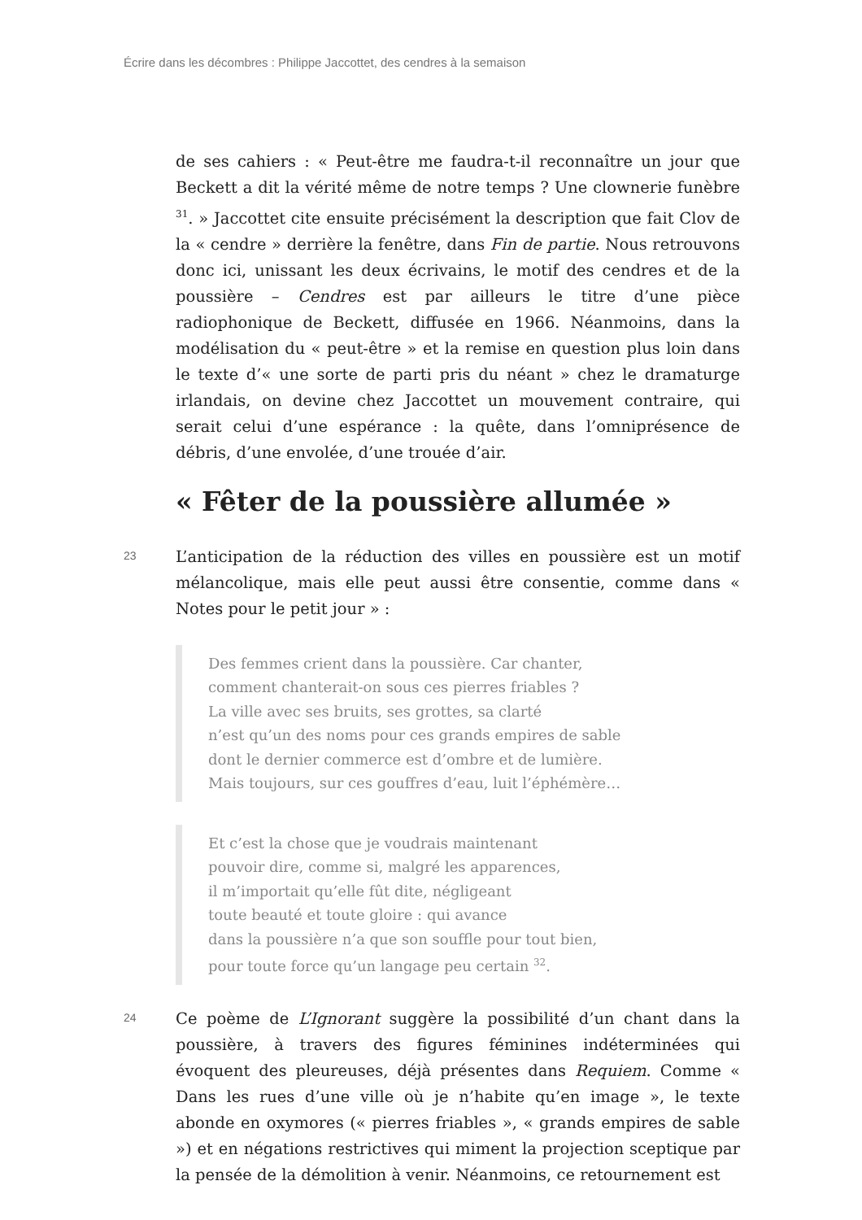Écrire dans les décombres : Philippe Jaccottet, des cendres à la semaison
de ses cahiers : « Peut-être me faudra-t-il reconnaître un jour que Beckett a dit la vérité même de notre temps ? Une clownerie funèbre <sup>31</sup>. » Jaccottet cite ensuite précisément la description que fait Clov de la « cendre » derrière la fenêtre, dans Fin de partie. Nous retrouvons donc ici, unissant les deux écrivains, le motif des cendres et de la poussière – Cendres est par ailleurs le titre d’une pièce radiophonique de Beckett, diffusée en 1966. Néanmoins, dans la modélisation du « peut-être » et la remise en question plus loin dans le texte d’« une sorte de parti pris du néant » chez le dramaturge irlandais, on devine chez Jaccottet un mouvement contraire, qui serait celui d’une espérance : la quête, dans l’omniprésence de débris, d’une envolée, d’une trouée d’air.
« Fêter de la poussière allumée »
23
L’anticipation de la réduction des villes en poussière est un motif mélancolique, mais elle peut aussi être consentie, comme dans « Notes pour le petit jour » :
Des femmes crient dans la poussière. Car chanter,
comment chanterait-on sous ces pierres friables ?
La ville avec ses bruits, ses grottes, sa clarté
n’est qu’un des noms pour ces grands empires de sable
dont le dernier commerce est d’ombre et de lumière.
Mais toujours, sur ces gouffres d’eau, luit l’éphémère…
Et c’est la chose que je voudrais maintenant
pouvoir dire, comme si, malgré les apparences,
il m’importait qu’elle fût dite, négligeant
toute beauté et toute gloire : qui avance
dans la poussière n’a que son souffle pour tout bien,
pour toute force qu’un langage peu certain <sup>32</sup>.
24
Ce poème de L’Ignorant suggère la possibilité d’un chant dans la poussière, à travers des figures féminines indéterminées qui évoquent des pleureuses, déjà présentes dans Requiem. Comme « Dans les rues d’une ville où je n’habite qu’en image », le texte abonde en oxymores (« pierres friables », « grands empires de sable ») et en négations restrictives qui miment la projection sceptique par la pensée de la démolition à venir. Néanmoins, ce retournement est